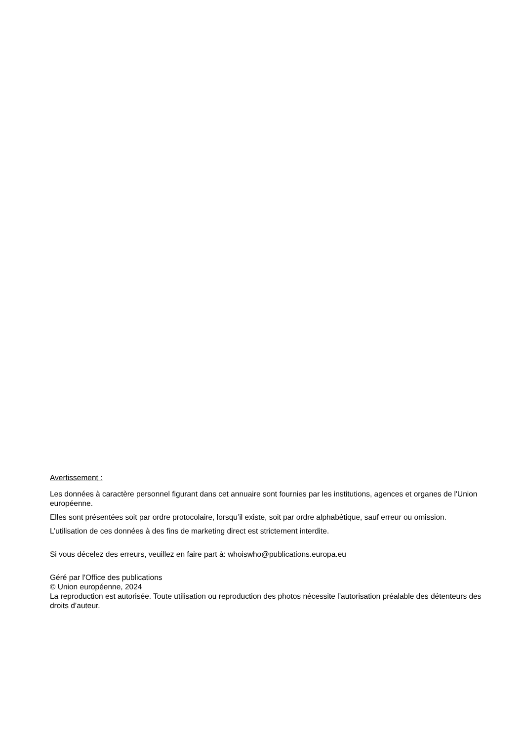Avertissement :
Les données à caractère personnel figurant dans cet annuaire sont fournies par les institutions, agences et organes de l'Union européenne.
Elles sont présentées soit par ordre protocolaire, lorsqu’il existe, soit par ordre alphabétique, sauf erreur ou omission.
L’utilisation de ces données à des fins de marketing direct est strictement interdite.
Si vous décelez des erreurs, veuillez en faire part à: whoiswho@publications.europa.eu
Géré par l'Office des publications
© Union européenne, 2024
La reproduction est autorisée. Toute utilisation ou reproduction des photos nécessite l’autorisation préalable des détenteurs des droits d’auteur.